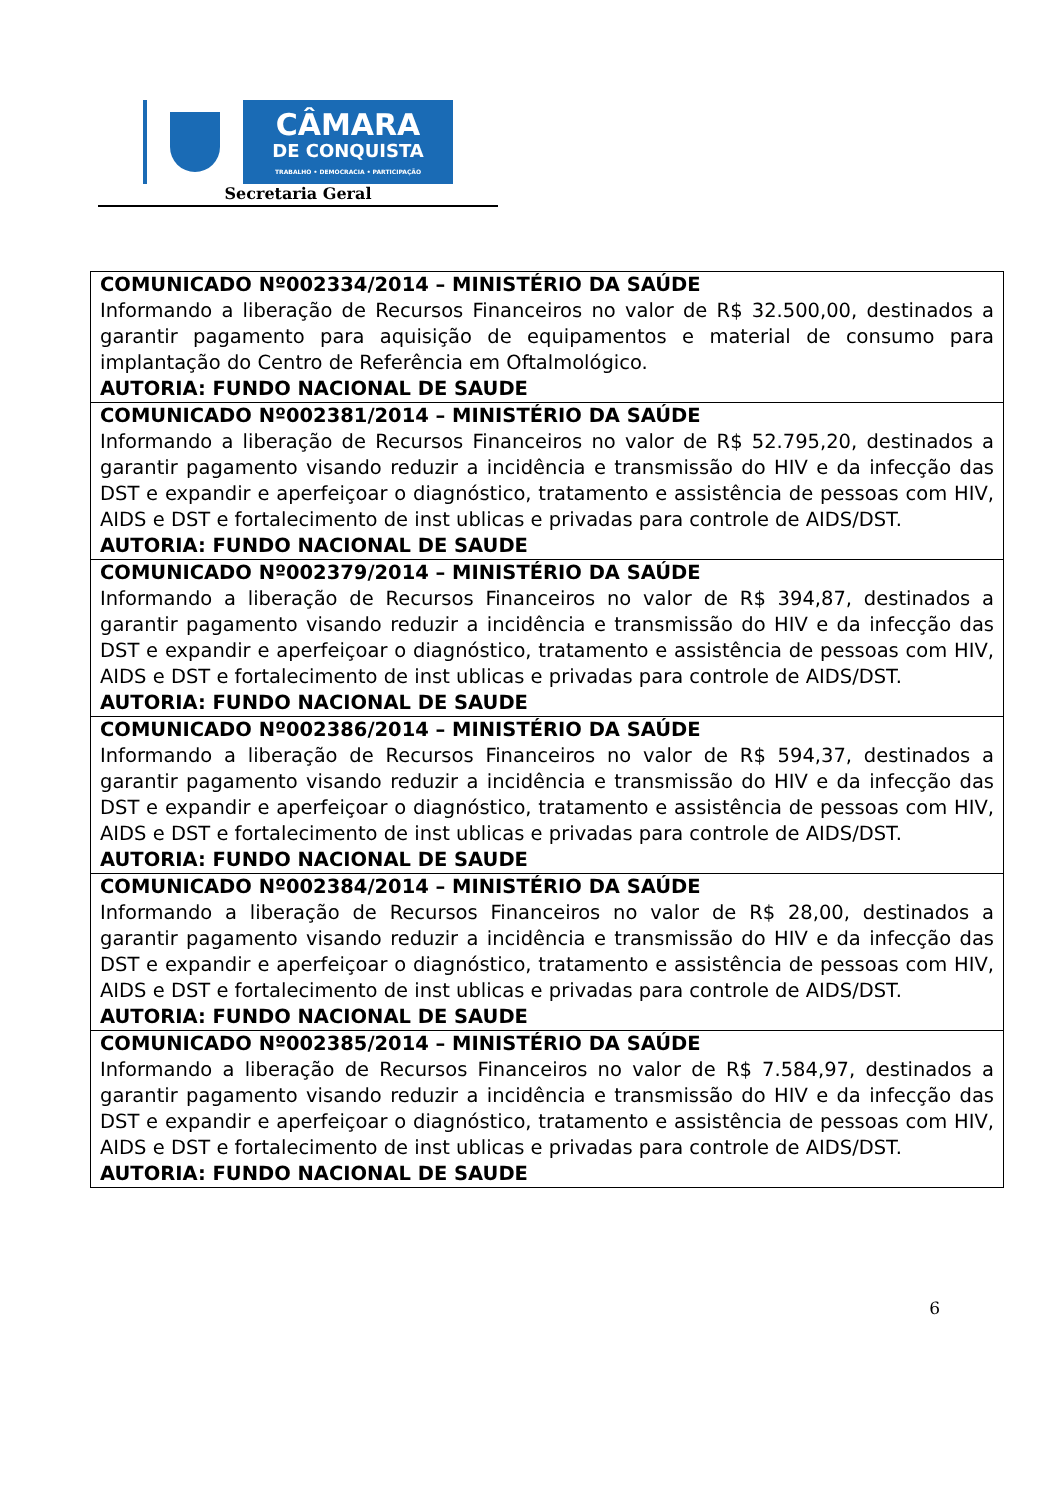CÂMARA
DE CONQUISTA
TRABALHO • DEMOCRACIA • PARTICIPAÇÃO
Secretaria Geral
| COMUNICADO Nº002334/2014 – MINISTÉRIO DA SAÚDE Informando a liberação de Recursos Financeiros no valor de R$ 32.500,00, destinados a garantir pagamento para aquisição de equipamentos e material de consumo para implantação do Centro de Referência em Oftalmológico. AUTORIA: FUNDO NACIONAL DE SAUDE |
| COMUNICADO Nº002381/2014 – MINISTÉRIO DA SAÚDE Informando a liberação de Recursos Financeiros no valor de R$ 52.795,20, destinados a garantir pagamento visando reduzir a incidência e transmissão do HIV e da infecção das DST e expandir e aperfeiçoar o diagnóstico, tratamento e assistência de pessoas com HIV, AIDS e DST e fortalecimento de inst ublicas e privadas para controle de AIDS/DST. AUTORIA: FUNDO NACIONAL DE SAUDE |
| COMUNICADO Nº002379/2014 – MINISTÉRIO DA SAÚDE Informando a liberação de Recursos Financeiros no valor de R$ 394,87, destinados a garantir pagamento visando reduzir a incidência e transmissão do HIV e da infecção das DST e expandir e aperfeiçoar o diagnóstico, tratamento e assistência de pessoas com HIV, AIDS e DST e fortalecimento de inst ublicas e privadas para controle de AIDS/DST. AUTORIA: FUNDO NACIONAL DE SAUDE |
| COMUNICADO Nº002386/2014 – MINISTÉRIO DA SAÚDE Informando a liberação de Recursos Financeiros no valor de R$ 594,37, destinados a garantir pagamento visando reduzir a incidência e transmissão do HIV e da infecção das DST e expandir e aperfeiçoar o diagnóstico, tratamento e assistência de pessoas com HIV, AIDS e DST e fortalecimento de inst ublicas e privadas para controle de AIDS/DST. AUTORIA: FUNDO NACIONAL DE SAUDE |
| COMUNICADO Nº002384/2014 – MINISTÉRIO DA SAÚDE Informando a liberação de Recursos Financeiros no valor de R$ 28,00, destinados a garantir pagamento visando reduzir a incidência e transmissão do HIV e da infecção das DST e expandir e aperfeiçoar o diagnóstico, tratamento e assistência de pessoas com HIV, AIDS e DST e fortalecimento de inst ublicas e privadas para controle de AIDS/DST. AUTORIA: FUNDO NACIONAL DE SAUDE |
| COMUNICADO Nº002385/2014 – MINISTÉRIO DA SAÚDE Informando a liberação de Recursos Financeiros no valor de R$ 7.584,97, destinados a garantir pagamento visando reduzir a incidência e transmissão do HIV e da infecção das DST e expandir e aperfeiçoar o diagnóstico, tratamento e assistência de pessoas com HIV, AIDS e DST e fortalecimento de inst ublicas e privadas para controle de AIDS/DST. AUTORIA: FUNDO NACIONAL DE SAUDE |
6